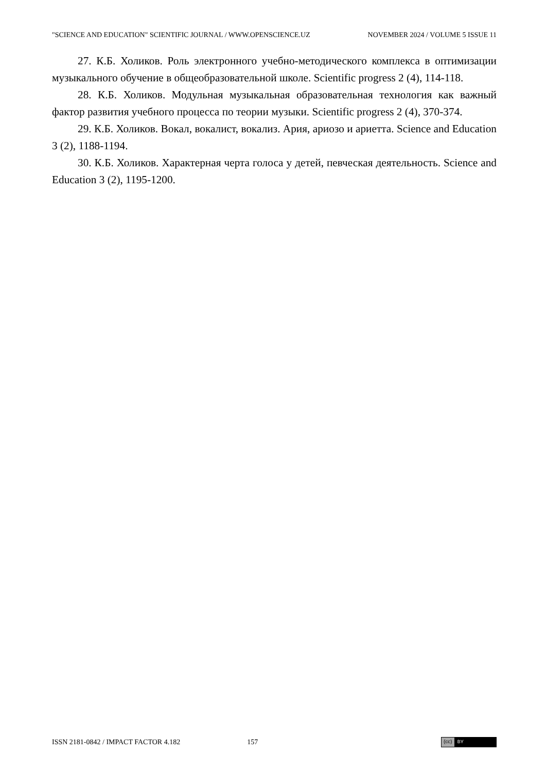"SCIENCE AND EDUCATION" SCIENTIFIC JOURNAL / WWW.OPENSCIENCE.UZ NOVEMBER 2024 / VOLUME 5 ISSUE 11
27. К.Б. Холиков. Роль электронного учебно-методического комплекса в оптимизации музыкального обучение в общеобразовательной школе. Scientific progress 2 (4), 114-118.
28. К.Б. Холиков. Модульная музыкальная образовательная технология как важный фактор развития учебного процесса по теории музыки. Scientific progress 2 (4), 370-374.
29. К.Б. Холиков. Вокал, вокалист, вокализ. Ария, ариозо и ариетта. Science and Education 3 (2), 1188-1194.
30. К.Б. Холиков. Характерная черта голоса у детей, певческая деятельность. Science and Education 3 (2), 1195-1200.
ISSN 2181-0842 / IMPACT FACTOR 4.182 157
(cc) BY